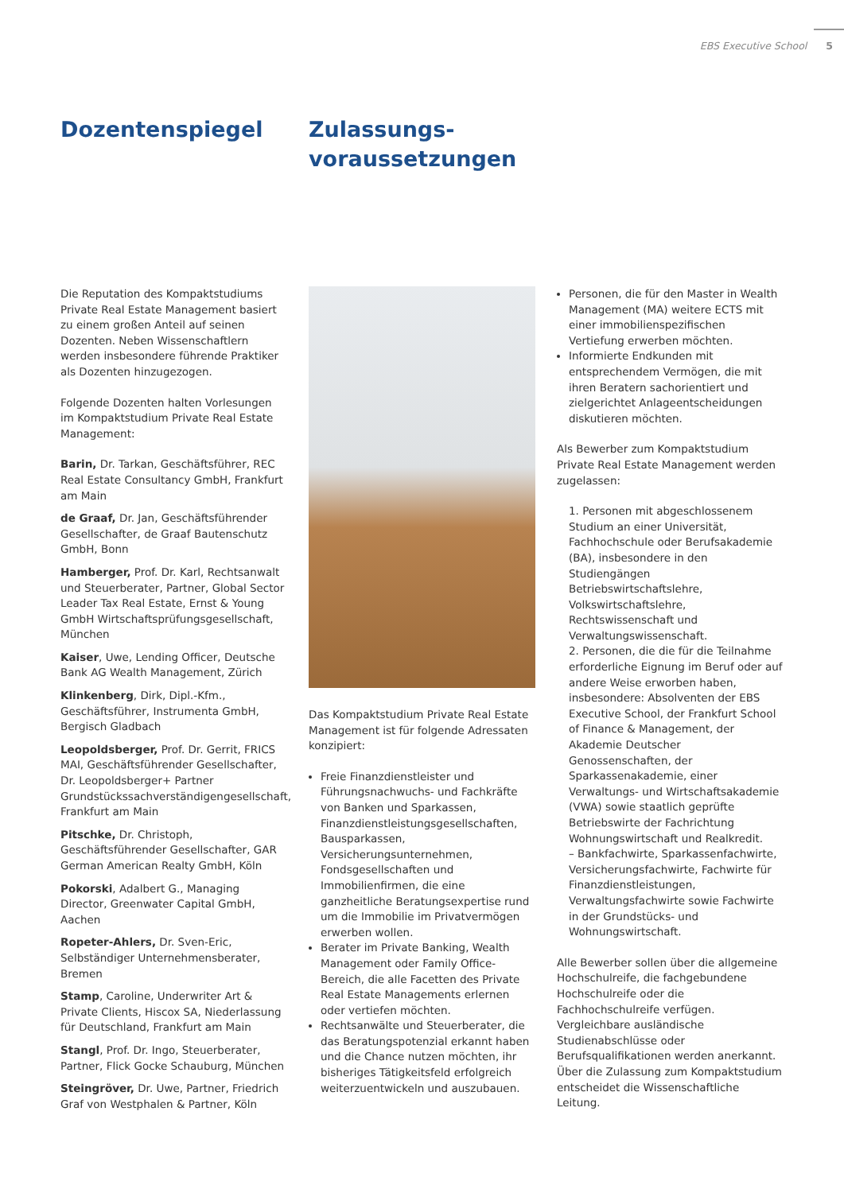EBS Executive School 5
Dozentenspiegel
Zulassungs-
voraussetzungen
Die Reputation des Kompaktstudiums Private Real Estate Management basiert zu einem großen Anteil auf seinen Dozenten. Neben Wissenschaftlern werden insbesondere führende Praktiker als Dozenten hinzugezogen.
Folgende Dozenten halten Vorlesungen im Kompaktstudium Private Real Estate Management:
Barin, Dr. Tarkan, Geschäftsführer, REC Real Estate Consultancy GmbH, Frankfurt am Main
de Graaf, Dr. Jan, Geschäftsführender Gesellschafter, de Graaf Bautenschutz GmbH, Bonn
Hamberger, Prof. Dr. Karl, Rechtsanwalt und Steuerberater, Partner, Global Sector Leader Tax Real Estate, Ernst & Young GmbH Wirtschaftsprüfungsgesellschaft, München
Kaiser, Uwe, Lending Officer, Deutsche Bank AG Wealth Management, Zürich
Klinkenberg, Dirk, Dipl.-Kfm., Geschäftsführer, Instrumenta GmbH, Bergisch Gladbach
Leopoldsberger, Prof. Dr. Gerrit, FRICS MAI, Geschäftsführender Gesellschafter, Dr. Leopoldsberger+ Partner Grundstückssachverständigengesellschaft, Frankfurt am Main
Pitschke, Dr. Christoph, Geschäftsführender Gesellschafter, GAR German American Realty GmbH, Köln
Pokorski, Adalbert G., Managing Director, Greenwater Capital GmbH, Aachen
Ropeter-Ahlers, Dr. Sven-Eric, Selbständiger Unternehmensberater, Bremen
Stamp, Caroline, Underwriter Art & Private Clients, Hiscox SA, Niederlassung für Deutschland, Frankfurt am Main
Stangl, Prof. Dr. Ingo, Steuerberater, Partner, Flick Gocke Schauburg, München
Steingröver, Dr. Uwe, Partner, Friedrich Graf von Westphalen & Partner, Köln
Das Kompaktstudium Private Real Estate Management ist für folgende Adressaten konzipiert:
Freie Finanzdienstleister und Führungsnachwuchs- und Fachkräfte von Banken und Sparkassen, Finanzdienstleistungsgesellschaften, Bausparkassen, Versicherungsunternehmen, Fondsgesellschaften und Immobilienfirmen, die eine ganzheitliche Beratungsexpertise rund um die Immobilie im Privatvermögen erwerben wollen.
Berater im Private Banking, Wealth Management oder Family Office-Bereich, die alle Facetten des Private Real Estate Managements erlernen oder vertiefen möchten.
Rechtsanwälte und Steuerberater, die das Beratungspotenzial erkannt haben und die Chance nutzen möchten, ihr bisheriges Tätigkeitsfeld erfolgreich weiterzuentwickeln und auszubauen.
Personen, die für den Master in Wealth Management (MA) weitere ECTS mit einer immobilienspezifischen Vertiefung erwerben möchten.
Informierte Endkunden mit entsprechendem Vermögen, die mit ihren Beratern sachorientiert und zielgerichtet Anlageentscheidungen diskutieren möchten.
Als Bewerber zum Kompaktstudium Private Real Estate Management werden zugelassen:
1. Personen mit abgeschlossenem Studium an einer Universität, Fachhochschule oder Berufsakademie (BA), insbesondere in den Studiengängen Betriebswirtschaftslehre, Volkswirtschaftslehre, Rechtswissenschaft und Verwaltungswissenschaft.
2. Personen, die die für die Teilnahme erforderliche Eignung im Beruf oder auf andere Weise erworben haben, insbesondere: Absolventen der EBS Executive School, der Frankfurt School of Finance & Management, der Akademie Deutscher Genossenschaften, der Sparkassenakademie, einer Verwaltungs- und Wirtschaftsakademie (VWA) sowie staatlich geprüfte Betriebswirte der Fachrichtung Wohnungswirtschaft und Realkredit.
– Bankfachwirte, Sparkassenfachwirte, Versicherungsfachwirte, Fachwirte für Finanzdienstleistungen, Verwaltungsfachwirte sowie Fachwirte in der Grundstücks- und Wohnungswirtschaft.
Alle Bewerber sollen über die allgemeine Hochschulreife, die fachgebundene Hochschulreife oder die Fachhochschulreife verfügen. Vergleichbare ausländische Studienabschlüsse oder Berufsqualifikationen werden anerkannt. Über die Zulassung zum Kompaktstudium entscheidet die Wissenschaftliche Leitung.